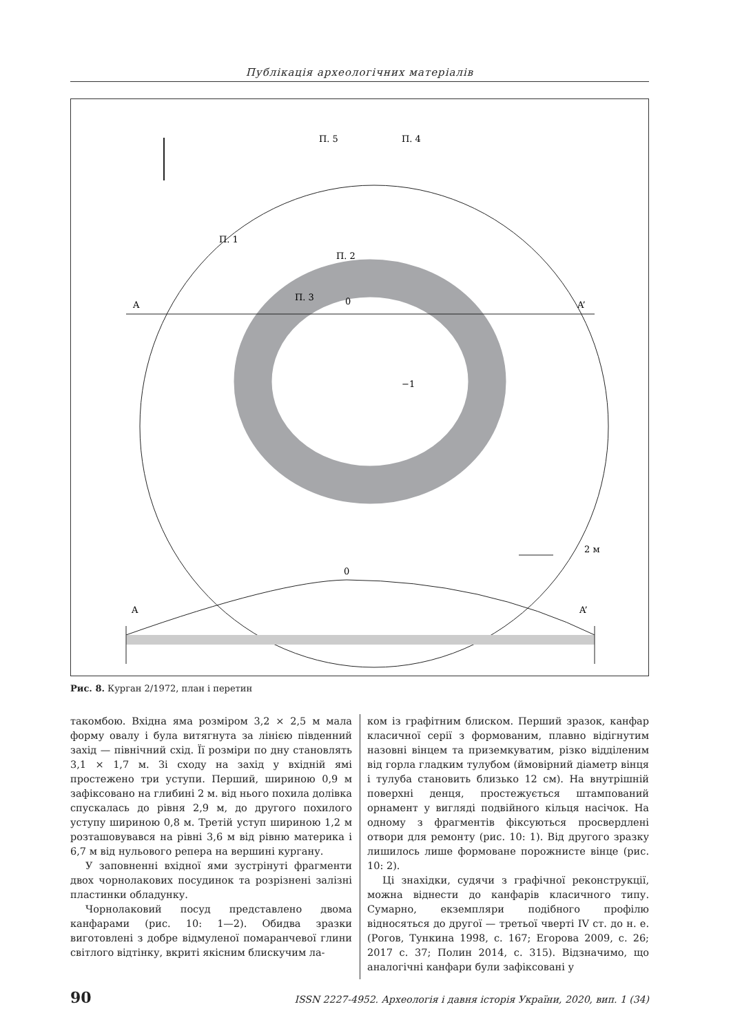Публікація археологічних матеріалів
A
A’
П. 5
П. 4
П. 1
П. 2
П. 3
0
−1
2 м
A
A’
0
Рис. 8. Курган 2/1972, план і перетин
такомбою. Вхідна яма розміром 3,2 × 2,5 м мала форму овалу і була витягнута за лінією південний захід — північний схід. Її розміри по дну становлять 3,1 × 1,7 м. Зі сходу на захід у вхідній ямі простежено три уступи. Перший, шириною 0,9 м зафіксовано на глибині 2 м. від нього похила долівка спускалась до рівня 2,9 м, до другого похилого уступу шириною 0,8 м. Третій уступ шириною 1,2 м розташовувався на рівні 3,6 м від рівню материка і 6,7 м від нульового репера на вершині кургану.
У заповненні вхідної ями зустрінуті фрагменти двох чорнолакових посудинок та розрізнені залізні пластинки обладунку.
Чорнолаковий посуд представлено двома канфарами (рис. 10: 1—2). Обидва зразки виготовлені з добре відмуленої помаранчевої глини світлого відтінку, вкриті якісним блискучим ла-
ком із графітним блиском. Перший зразок, канфар класичної серії з формованим, плавно відігнутим назовні вінцем та приземкуватим, різко відділеним від горла гладким тулубом (ймовірний діаметр вінця і тулуба становить близько 12 см). На внутрішній поверхні денця, простежується штампований орнамент у вигляді подвійного кільця насічок. На одному з фрагментів фіксуються просвердлені отвори для ремонту (рис. 10: 1). Від другого зразку лишилось лише формоване порожнисте вінце (рис. 10: 2).
Ці знахідки, судячи з графічної реконструкції, можна віднести до канфарів класичного типу. Сумарно, екземпляри подібного профілю відносяться до другої — третьої чверті IV ст. до н. е. (Рогов, Тункина 1998, с. 167; Егорова 2009, с. 26; 2017 с. 37; Полин 2014, с. 315). Відзначимо, що аналогічні канфари були зафіксовані у
90 ISSN 2227-4952. Археологія і давня історія України, 2020, вип. 1 (34)